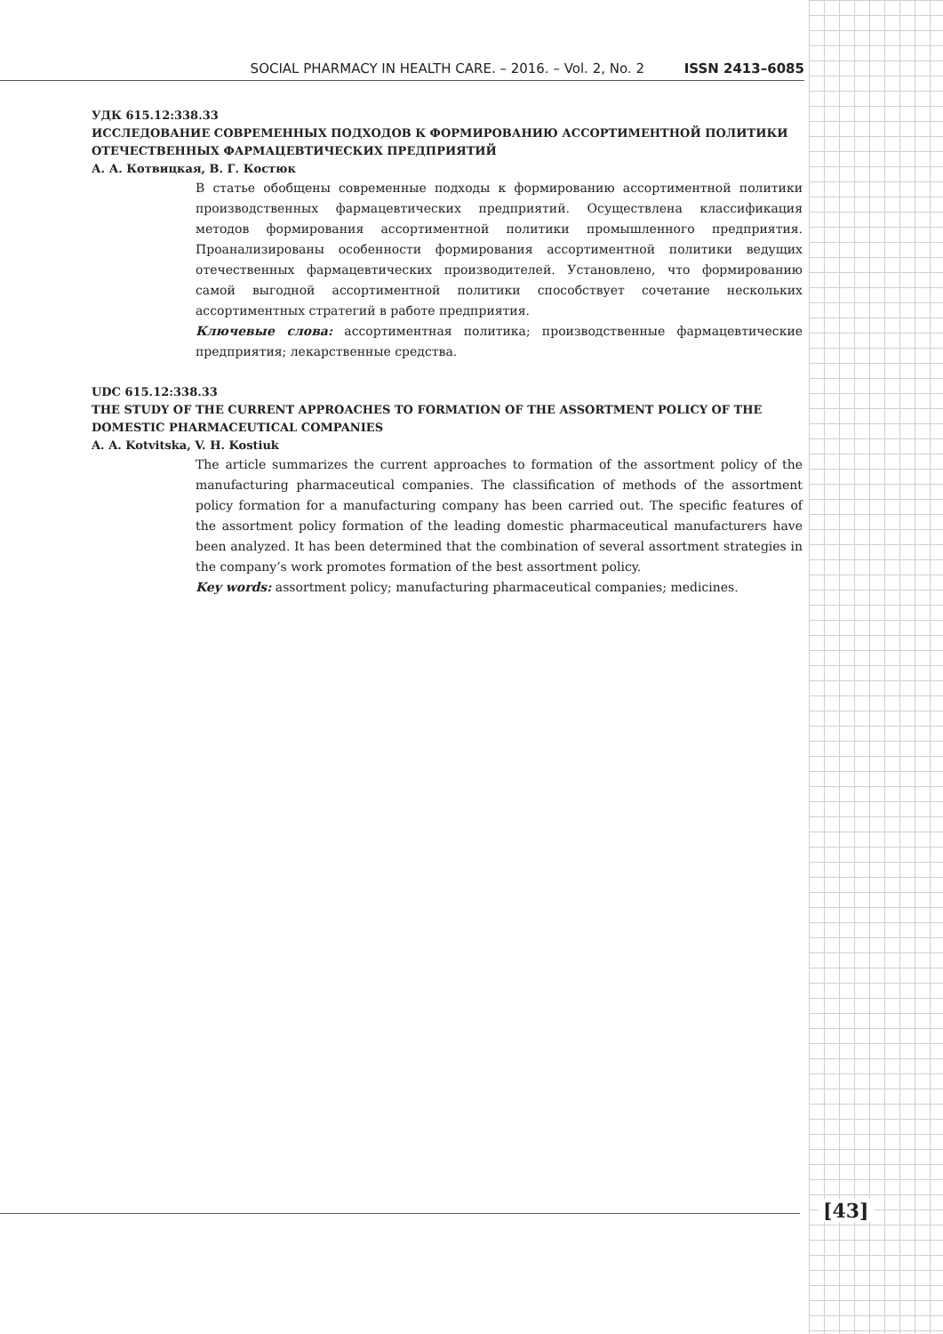SOCIAL PHARMACY IN HEALTH CARE. – 2016. – Vol. 2, No. 2 ISSN 2413–6085
УДК 615.12:338.33
ИССЛЕДОВАНИЕ СОВРЕМЕННЫХ ПОДХОДОВ К ФОРМИРОВАНИЮ АССОРТИМЕНТНОЙ ПОЛИТИКИ ОТЕЧЕСТВЕННЫХ ФАРМАЦЕВТИЧЕСКИХ ПРЕДПРИЯТИЙ
А. А. Котвицкая, В. Г. Костюк
В статье обобщены современные подходы к формированию ассортиментной политики производственных фармацевтических предприятий. Осуществлена классификация методов формирования ассортиментной политики промышленного предприятия. Проанализированы особенности формирования ассортиментной политики ведущих отечественных фармацевтических производителей. Установлено, что формированию самой выгодной ассортиментной политики способствует сочетание нескольких ассортиментных стратегий в работе предприятия.
Ключевые слова: ассортиментная политика; производственные фармацевтические предприятия; лекарственные средства.
UDC 615.12:338.33
THE STUDY OF THE CURRENT APPROACHES TO FORMATION OF THE ASSORTMENT POLICY OF THE DOMESTIC PHARMACEUTICAL COMPANIES
A. A. Kotvitska, V. H. Kostiuk
The article summarizes the current approaches to formation of the assortment policy of the manufacturing pharmaceutical companies. The classification of methods of the assortment policy formation for a manufacturing company has been carried out. The specific features of the assortment policy formation of the leading domestic pharmaceutical manufacturers have been analyzed. It has been determined that the combination of several assortment strategies in the company’s work promotes formation of the best assortment policy.
Key words: assortment policy; manufacturing pharmaceutical companies; medicines.
[43]